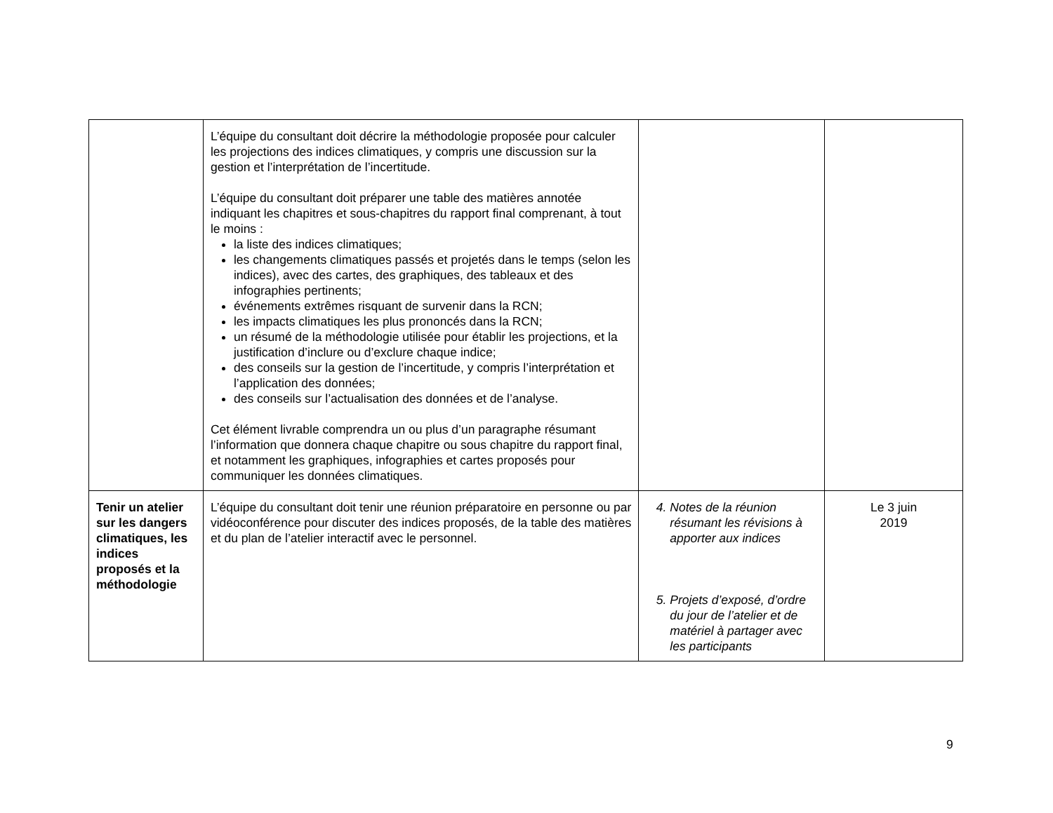| | L’équipe du consultant doit décrire la méthodologie proposée pour calculer les projections des indices climatiques, y compris une discussion sur la gestion et l’interprétation de l’incertitude. L’équipe du consultant doit préparer une table des matières annotée indiquant les chapitres et sous-chapitres du rapport final comprenant, à tout le moins : la liste des indices climatiques; les changements climatiques passés et projetés dans le temps (selon les indices), avec des cartes, des graphiques, des tableaux et des infographies pertinents; événements extrêmes risquant de survenir dans la RCN; les impacts climatiques les plus prononcés dans la RCN; un résumé de la méthodologie utilisée pour établir les projections, et la justification d’inclure ou d’exclure chaque indice; des conseils sur la gestion de l’incertitude, y compris l’interprétation et l’application des données; des conseils sur l’actualisation des données et de l’analyse. Cet élément livrable comprendra un ou plus d’un paragraphe résumant l’information que donnera chaque chapitre ou sous chapitre du rapport final, et notamment les graphiques, infographies et cartes proposés pour communiquer les données climatiques. | | |
| Tenir un atelier sur les dangers climatiques, les indices proposés et la méthodologie | L’équipe du consultant doit tenir une réunion préparatoire en personne ou par vidéoconférence pour discuter des indices proposés, de la table des matières et du plan de l’atelier interactif avec le personnel. | 4. Notes de la réunion résumant les révisions à apporter aux indices 5. Projets d’exposé, d’ordre du jour de l’atelier et de matériel à partager avec les participants | Le 3 juin 2019 |
9